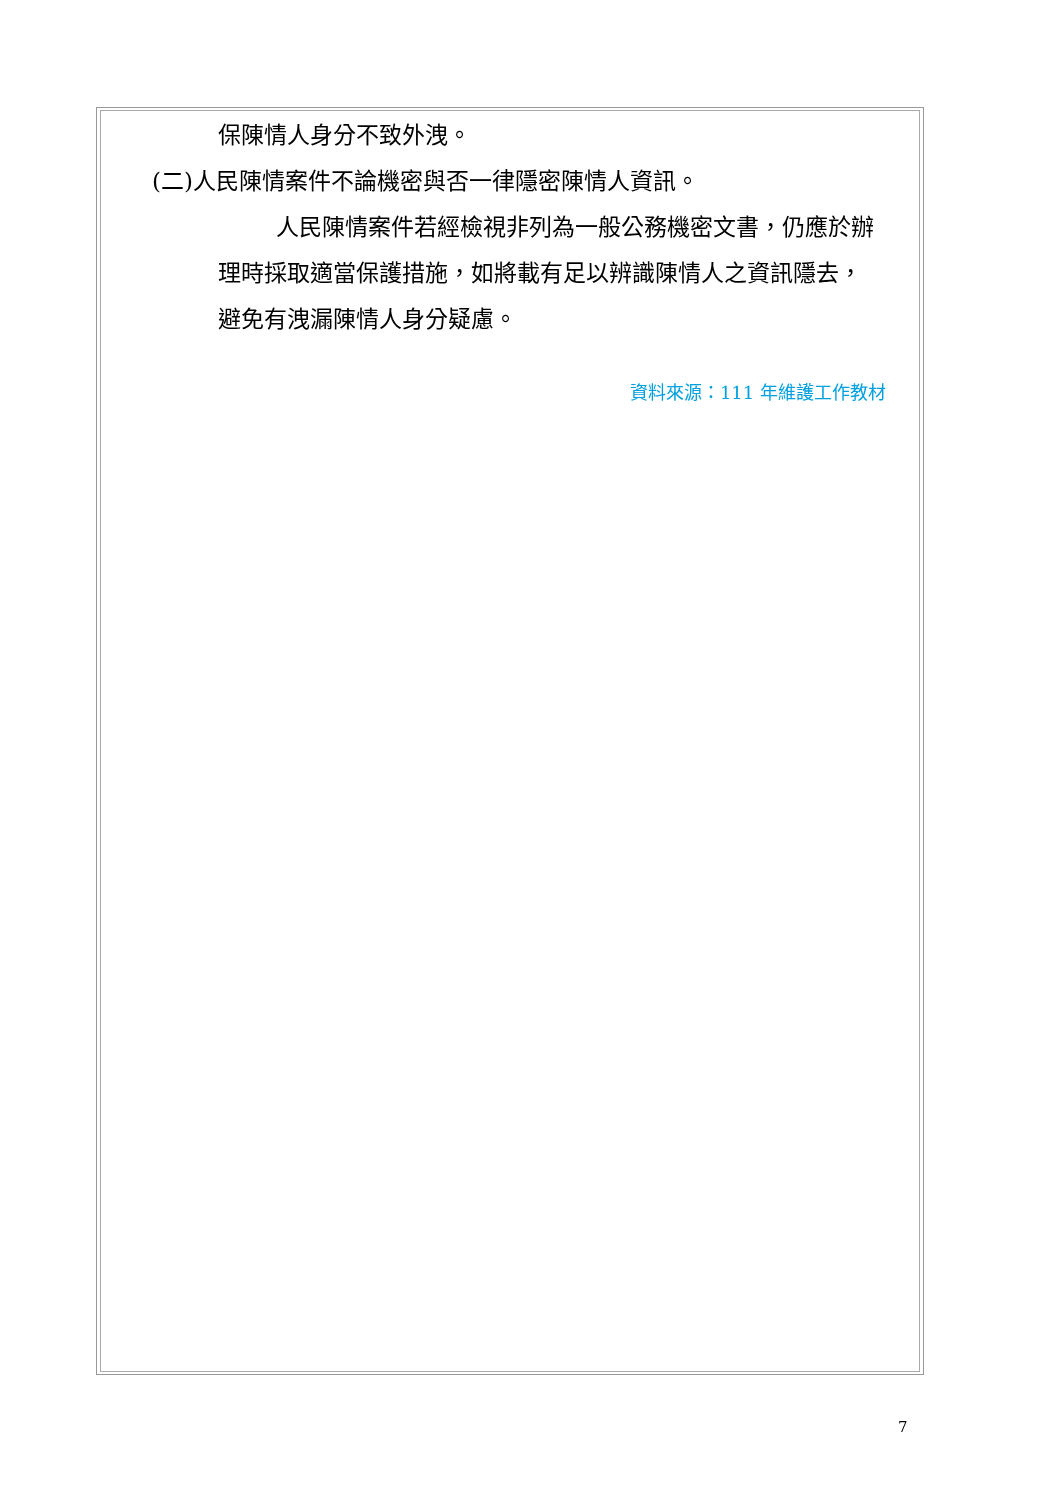保陳情人身分不致外洩。
(二)人民陳情案件不論機密與否一律隱密陳情人資訊。
人民陳情案件若經檢視非列為一般公務機密文書，仍應於辦理時採取適當保護措施，如將載有足以辨識陳情人之資訊隱去，避免有洩漏陳情人身分疑慮。
資料來源：111 年維護工作教材
7